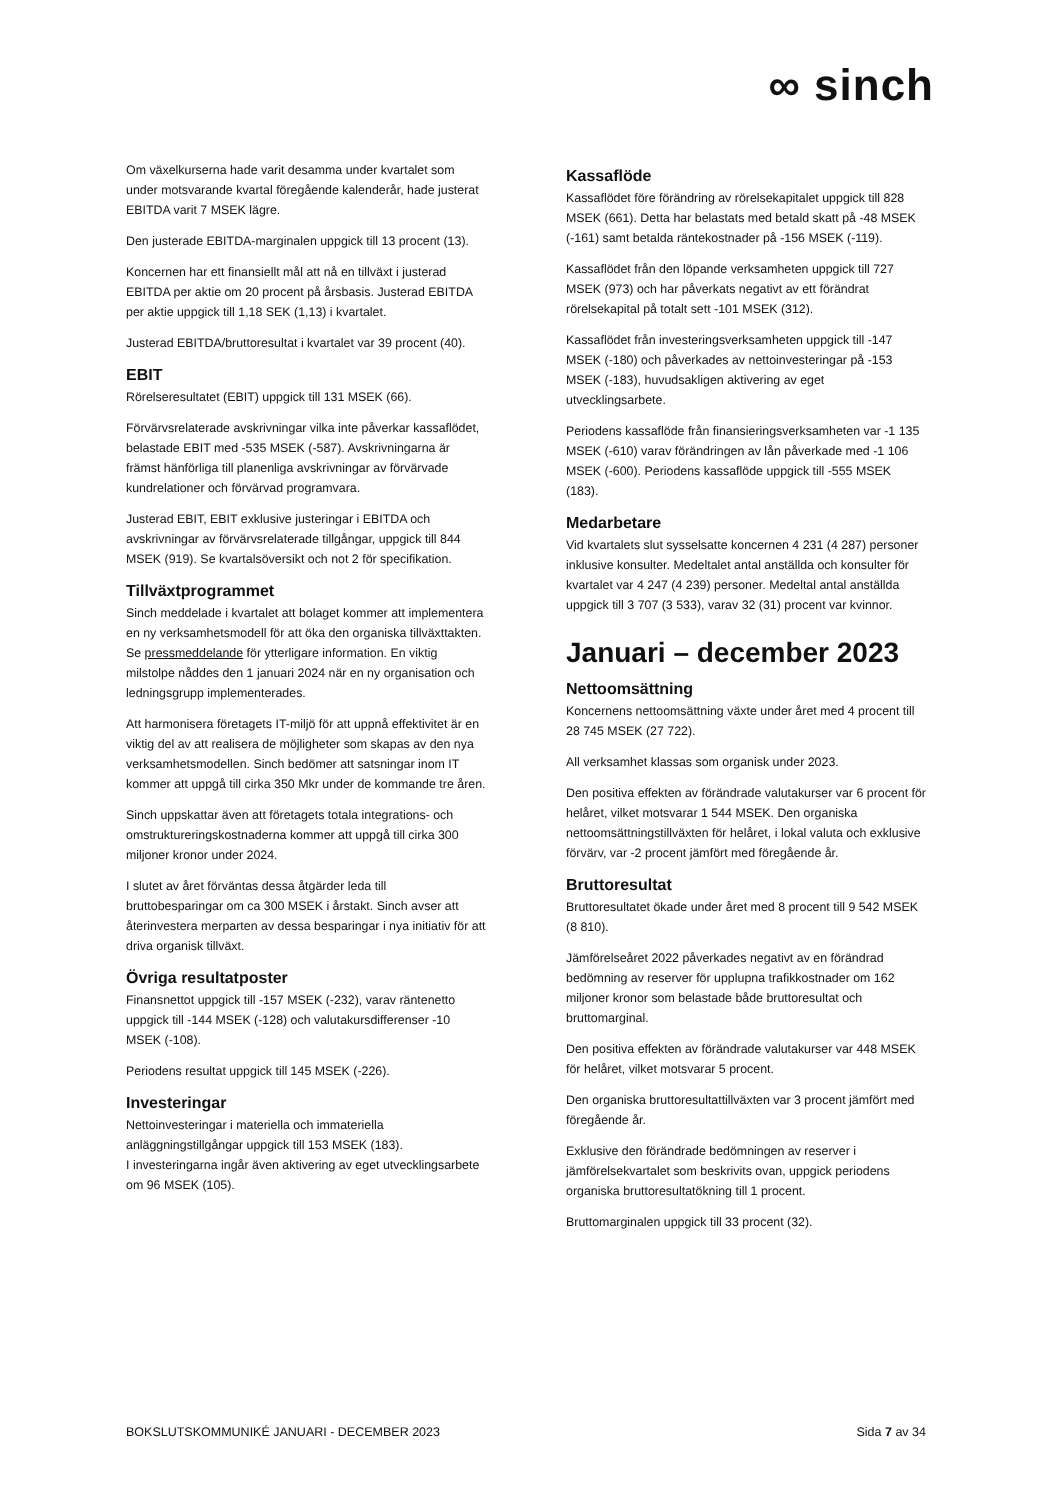∞ sinch
Om växelkurserna hade varit desamma under kvartalet som under motsvarande kvartal föregående kalenderår, hade justerat EBITDA varit 7 MSEK lägre.
Den justerade EBITDA-marginalen uppgick till 13 procent (13).
Koncernen har ett finansiellt mål att nå en tillväxt i justerad EBITDA per aktie om 20 procent på årsbasis. Justerad EBITDA per aktie uppgick till 1,18 SEK (1,13) i kvartalet.
Justerad EBITDA/bruttoresultat i kvartalet var 39 procent (40).
EBIT
Rörelseresultatet (EBIT) uppgick till 131 MSEK (66).
Förvärvsrelaterade avskrivningar vilka inte påverkar kassaflödet, belastade EBIT med -535 MSEK (-587). Avskrivningarna är främst hänförliga till planenliga avskrivningar av förvärvade kundrelationer och förvärvad programvara.
Justerad EBIT, EBIT exklusive justeringar i EBITDA och avskrivningar av förvärvsrelaterade tillgångar, uppgick till 844 MSEK (919). Se kvartalsöversikt och not 2 för specifikation.
Tillväxtprogrammet
Sinch meddelade i kvartalet att bolaget kommer att implementera en ny verksamhetsmodell för att öka den organiska tillväxttakten. Se pressmeddelande för ytterligare information. En viktig milstolpe nåddes den 1 januari 2024 när en ny organisation och ledningsgrupp implementerades.
Att harmonisera företagets IT-miljö för att uppnå effektivitet är en viktig del av att realisera de möjligheter som skapas av den nya verksamhetsmodellen. Sinch bedömer att satsningar inom IT kommer att uppgå till cirka 350 Mkr under de kommande tre åren.
Sinch uppskattar även att företagets totala integrations- och omstruktureringskostnaderna kommer att uppgå till cirka 300 miljoner kronor under 2024.
I slutet av året förväntas dessa åtgärder leda till bruttobesparingar om ca 300 MSEK i årstakt. Sinch avser att återinvestera merparten av dessa besparingar i nya initiativ för att driva organisk tillväxt.
Övriga resultatposter
Finansnettot uppgick till -157 MSEK (-232), varav räntenetto uppgick till -144 MSEK (-128) och valutakursdifferenser -10 MSEK (-108).
Periodens resultat uppgick till 145 MSEK (-226).
Investeringar
Nettoinvesteringar i materiella och immateriella anläggningstillgångar uppgick till 153 MSEK (183).
I investeringarna ingår även aktivering av eget utvecklingsarbete om 96 MSEK (105).
Kassaflöde
Kassaflödet före förändring av rörelsekapitalet uppgick till 828 MSEK (661). Detta har belastats med betald skatt på -48 MSEK (-161) samt betalda räntekostnader på -156 MSEK (-119).
Kassaflödet från den löpande verksamheten uppgick till 727 MSEK (973) och har påverkats negativt av ett förändrat rörelsekapital på totalt sett -101 MSEK (312).
Kassaflödet från investeringsverksamheten uppgick till -147 MSEK (-180) och påverkades av nettoinvesteringar på -153 MSEK (-183), huvudsakligen aktivering av eget utvecklingsarbete.
Periodens kassaflöde från finansieringsverksamheten var -1 135 MSEK (-610) varav förändringen av lån påverkade med -1 106 MSEK (-600). Periodens kassaflöde uppgick till -555 MSEK (183).
Medarbetare
Vid kvartalets slut sysselsatte koncernen 4 231 (4 287) personer inklusive konsulter. Medeltalet antal anställda och konsulter för kvartalet var 4 247 (4 239) personer. Medeltal antal anställda uppgick till 3 707 (3 533), varav 32 (31) procent var kvinnor.
Januari – december 2023
Nettoomsättning
Koncernens nettoomsättning växte under året med 4 procent till 28 745 MSEK (27 722).
All verksamhet klassas som organisk under 2023.
Den positiva effekten av förändrade valutakurser var 6 procent för helåret, vilket motsvarar 1 544 MSEK. Den organiska nettoomsättningstillväxten för helåret, i lokal valuta och exklusive förvärv, var -2 procent jämfört med föregående år.
Bruttoresultat
Bruttoresultatet ökade under året med 8 procent till 9 542 MSEK (8 810).
Jämförelseåret 2022 påverkades negativt av en förändrad bedömning av reserver för upplupna trafikkostnader om 162 miljoner kronor som belastade både bruttoresultat och bruttomarginal.
Den positiva effekten av förändrade valutakurser var 448 MSEK för helåret, vilket motsvarar 5 procent.
Den organiska bruttoresultattillväxten var 3 procent jämfört med föregående år.
Exklusive den förändrade bedömningen av reserver i jämförelsekvartalet som beskrivits ovan, uppgick periodens organiska bruttoresultatökning till 1 procent.
Bruttomarginalen uppgick till 33 procent (32).
BOKSLUTSKOMMUNIKÉ JANUARI - DECEMBER 2023 Sida 7 av 34